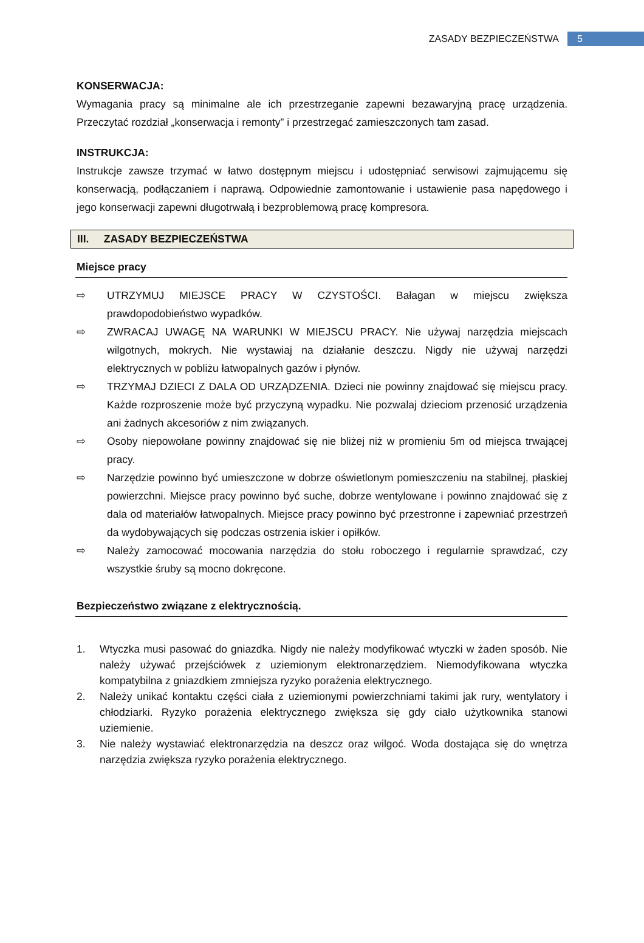ZASADY BEZPIECZEŃSTWA 5
KONSERWACJA:
Wymagania pracy są minimalne ale ich przestrzeganie zapewni bezawaryjną pracę urządzenia. Przeczytać rozdział „konserwacja i remonty” i przestrzegać zamieszczonych tam zasad.
INSTRUKCJA:
Instrukcje zawsze trzymać w łatwo dostępnym miejscu i udostępniać serwisowi zajmującemu się konserwacją, podłączaniem i naprawą. Odpowiednie zamontowanie i ustawienie pasa napędowego i jego konserwacji zapewni długotrwałą i bezproblemową pracę kompresora.
III. ZASADY BEZPIECZEŃSTWA
Miejsce pracy
⇨ UTRZYMUJ MIEJSCE PRACY W CZYSTOŚCI. Bałagan w miejscu zwiększa prawdopodobieństwo wypadków.
⇨ ZWRACAJ UWAGĘ NA WARUNKI W MIEJSCU PRACY. Nie używaj narzędzia miejscach wilgotnych, mokrych. Nie wystawiaj na działanie deszczu. Nigdy nie używaj narzędzi elektrycznych w pobliżu łatwopalnych gazów i płynów.
⇨ TRZYMAJ DZIECI Z DALA OD URZĄDZENIA. Dzieci nie powinny znajdować się miejscu pracy. Każde rozproszenie może być przyczyną wypadku. Nie pozwalaj dzieciom przenosić urządzenia ani żadnych akcesoriów z nim związanych.
⇨ Osoby niepowołane powinny znajdować się nie bliżej niż w promieniu 5m od miejsca trwającej pracy.
⇨ Narzędzie powinno być umieszczone w dobrze oświetlonym pomieszczeniu na stabilnej, płaskiej powierzchni. Miejsce pracy powinno być suche, dobrze wentylowane i powinno znajdować się z dala od materiałów łatwopalnych. Miejsce pracy powinno być przestronne i zapewniać przestrzeń da wydobywających się podczas ostrzenia iskier i opiłków.
⇨ Należy zamocować mocowania narzędzia do stołu roboczego i regularnie sprawdzać, czy wszystkie śruby są mocno dokręcone.
Bezpieczeństwo związane z elektrycznością.
1. Wtyczka musi pasować do gniazdka. Nigdy nie należy modyfikować wtyczki w żaden sposób. Nie należy używać przejściówek z uziemionym elektronarzędziem. Niemodyfikowana wtyczka kompatybilna z gniazdkiem zmniejsza ryzyko porażenia elektrycznego.
2. Należy unikać kontaktu części ciała z uziemionymi powierzchniami takimi jak rury, wentylatory i chłodziarki. Ryzyko porażenia elektrycznego zwiększa się gdy ciało użytkownika stanowi uziemienie.
3. Nie należy wystawiać elektronarzędzia na deszcz oraz wilgoć. Woda dostająca się do wnętrza narzędzia zwiększa ryzyko porażenia elektrycznego.